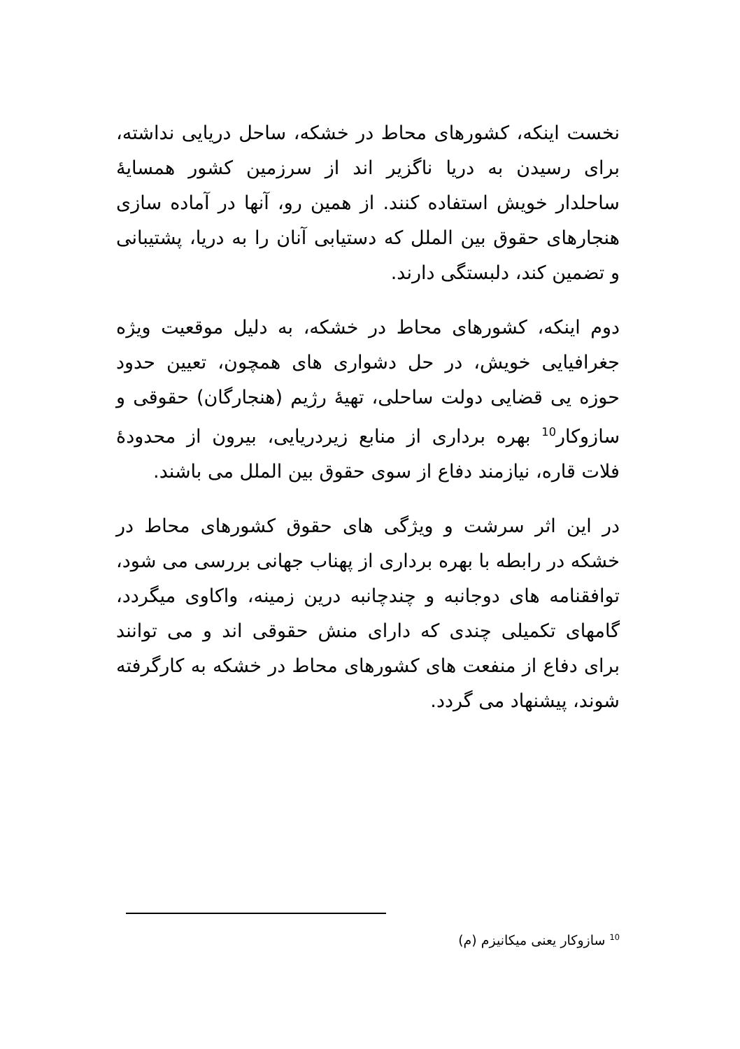نخست اینکه، کشورهای محاط در خشکه، ساحل دریایی نداشته، برای رسیدن به دریا ناگزیر اند از سرزمین کشور همسایهٔ ساحلدار خویش استفاده کنند. از همین رو، آنها در آماده سازی هنجارهای حقوق بین الملل که دستیابی آنان را به دریا، پشتیبانی و تضمین کند، دلبستگی دارند.
دوم اینکه، کشورهای محاط در خشکه، به دلیل موقعیت ویژه جغرافیایی خویش، در حل دشواری های همچون، تعیین حدود حوزه یی قضایی دولت ساحلی، تهیهٔ رژیم (هنجارگان) حقوقی و سازوکار<sup>10</sup> بهره برداری از منابع زیردریایی، بیرون از محدودهٔ فلات قاره، نیازمند دفاع از سوی حقوق بین الملل می باشند.
در این اثر سرشت و ویژگی های حقوق کشورهای محاط در خشکه در رابطه با بهره برداری از پهناب جهانی بررسی می شود، توافقنامه های دوجانبه و چندچانبه درین زمینه، واکاوی میگردد، گامهای تکمیلی چندی که دارای منش حقوقی اند و می توانند برای دفاع از منفعت های کشورهای محاط در خشکه به کارگرفته شوند، پیشنهاد می گردد.
<sup>10</sup> سازوکار یعنی میکانیزم (م)